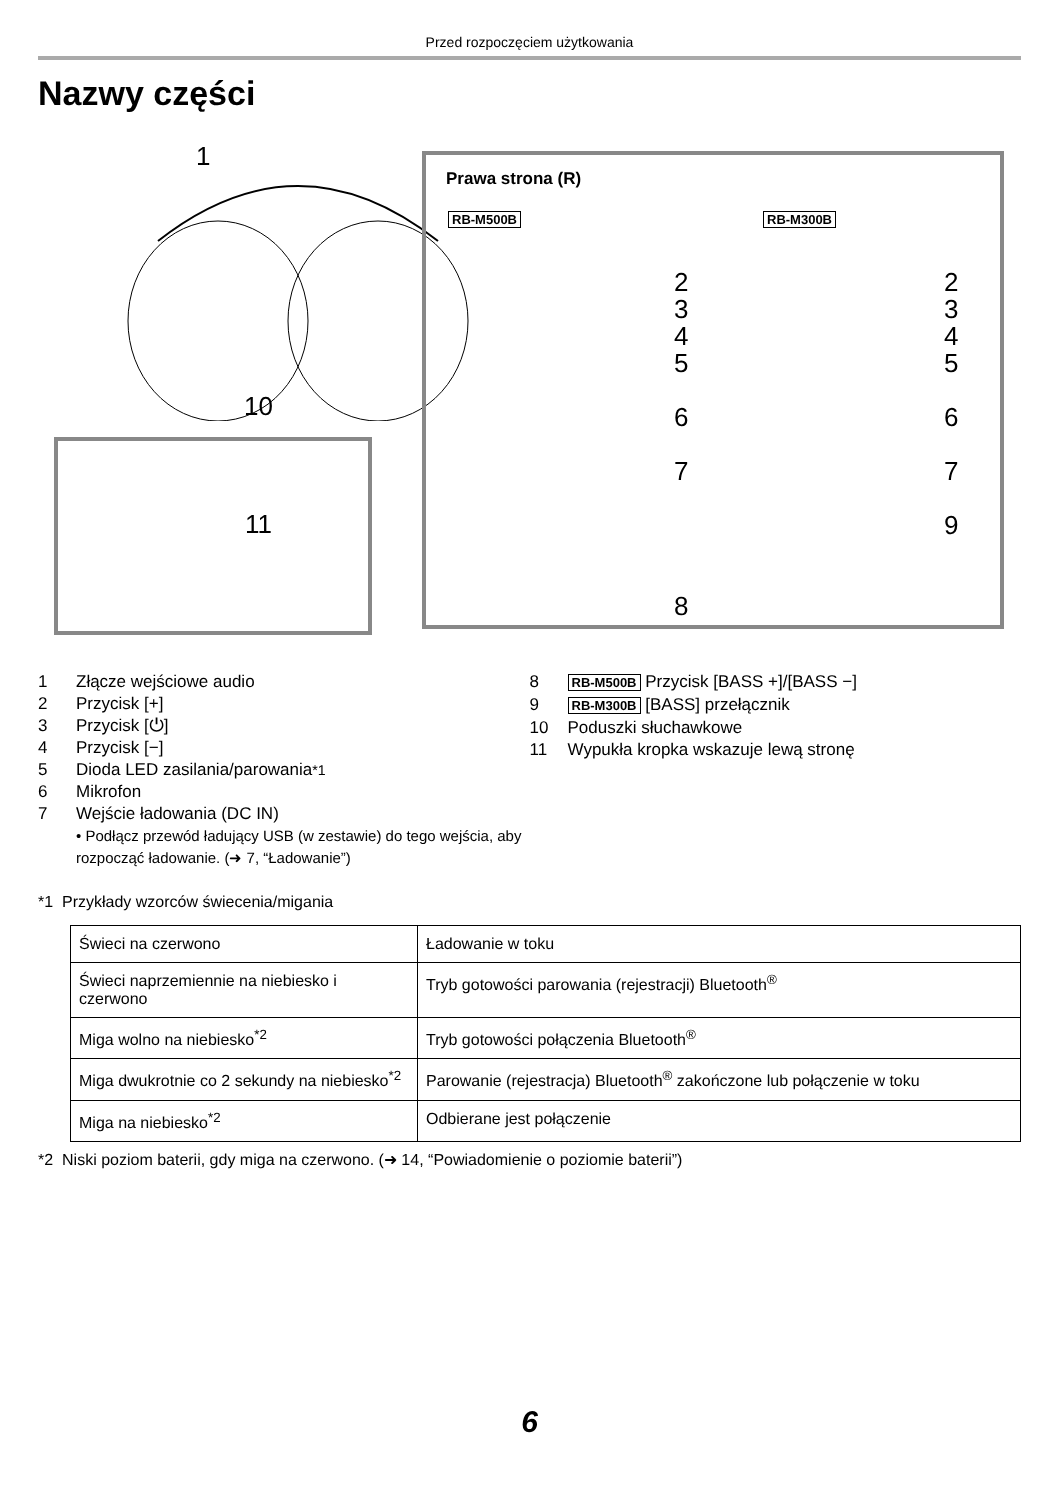Przed rozpoczęciem użytkowania
Nazwy części
1
10
11
Prawa strona (R)
RB-M500B RB-M300B
2
3
4
5
6
7
8
2
3
4
5
6
7
9
1 Złącze wejściowe audio
2 Przycisk [+]
3 Przycisk [⏻]
4 Przycisk [−]
5 Dioda LED zasilania/parowania<sup>*1</sup>
6 Mikrofon
7 Wejście ładowania (DC IN)
• Podłącz przewód ładujący USB (w zestawie) do tego wejścia, aby rozpocząć ładowanie. (➜ 7, “Ładowanie”)
8 RB-M500B Przycisk [BASS +]/[BASS −]
9 RB-M300B [BASS] przełącznik
10 Poduszki słuchawkowe
11 Wypukła kropka wskazuje lewą stronę
*1 Przykłady wzorców świecenia/migania
| Świeci na czerwono | Ładowanie w toku |
| Świeci naprzemiennie na niebiesko i czerwono | Tryb gotowości parowania (rejestracji) Bluetooth<sup>®</sup> |
| Miga wolno na niebiesko<sup>*2</sup> | Tryb gotowości połączenia Bluetooth<sup>®</sup> |
| Miga dwukrotnie co 2 sekundy na niebiesko<sup>*2</sup> | Parowanie (rejestracja) Bluetooth<sup>®</sup> zakończone lub połączenie w toku |
| Miga na niebiesko<sup>*2</sup> | Odbierane jest połączenie |
*2 Niski poziom baterii, gdy miga na czerwono. (➜ 14, “Powiadomienie o poziomie baterii”)
6